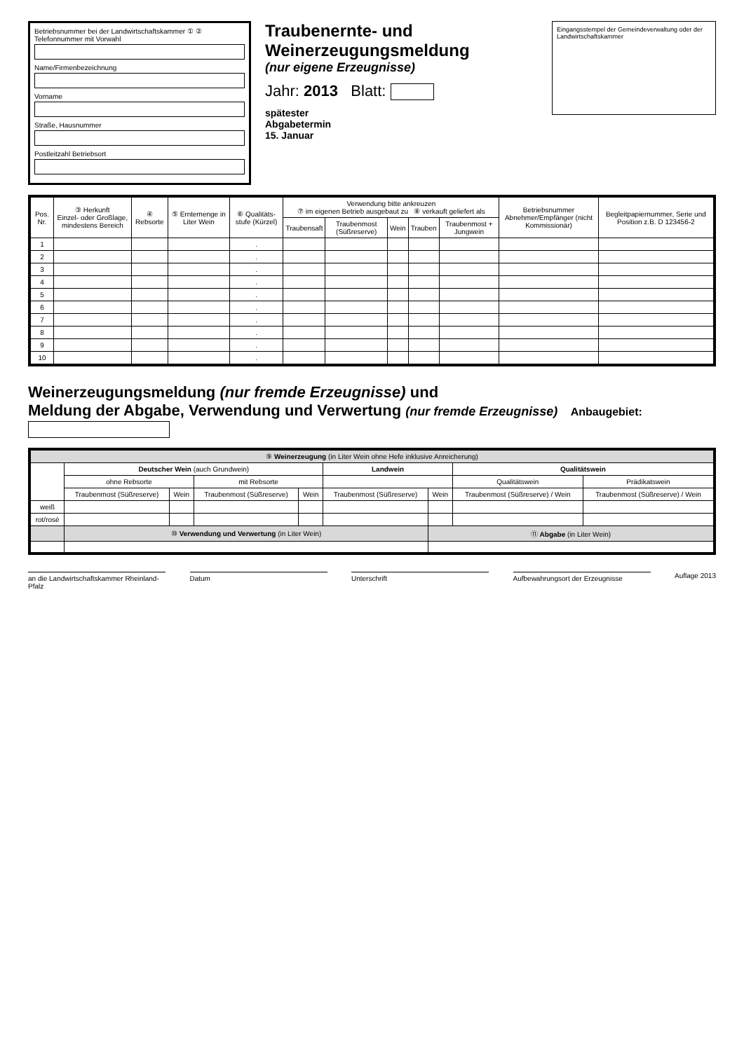Betriebsnummer bei der Landwirtschaftskammer ① ② Telefonnummer mit Vorwahl
Name/Firmenbezeichnung
Vorname
Straße, Hausnummer
Postleitzahl Betriebsort
Traubenernte- und Weinerzeugungsmeldung
(nur eigene Erzeugnisse)
Jahr: 2013 Blatt:
spätester
Abgabetermin
15. Januar
Eingangsstempel der Gemeindeverwaltung oder der Landwirtschaftskammer
| Pos. Nr. | ③ Herkunft Einzel- oder Großlage, mindestens Bereich | ④ Rebsorte | ⑤ Erntemenge in Liter Wein | ⑥ Qualitäts-stufe (Kürzel) | Verwendung bitte ankreuzen ⑦ im eigenen Betrieb ausgebaut zu ⑧ verkauft geliefert als | | | | | Betriebsnummer Abnehmer/Empfänger (nicht Kommissionär) | Begleitpapiernummer, Serie und Position z.B. D 123456-2 |
| --- | --- | --- | --- | --- | --- | --- | --- | --- | --- | --- | --- |
| | | | | | Traubensaft | Traubenmost (Süßreserve) | Wein | Trauben | Traubenmost + Jungwein | | |
| 1 | | | | . | | | | | | | |
| 2 | | | | . | | | | | | | |
| 3 | | | | . | | | | | | | |
| 4 | | | | . | | | | | | | |
| 5 | | | | . | | | | | | | |
| 6 | | | | . | | | | | | | |
| 7 | | | | . | | | | | | | |
| 8 | | | | . | | | | | | | |
| 9 | | | | . | | | | | | | |
| 10 | | | | . | | | | | | | |
Weinerzeugungsmeldung (nur fremde Erzeugnisse) und
Meldung der Abgabe, Verwendung und Verwertung (nur fremde Erzeugnisse) Anbaugebiet:
| ⑨ Weinerzeugung (in Liter Wein ohne Hefe inklusive Anreicherung) | | | | | | | | |
| --- | --- | --- | --- | --- | --- | --- | --- | --- |
| | Deutscher Wein (auch Grundwein) | | | | Landwein | | Qualitätswein | |
| | ohne Rebsorte | | mit Rebsorte | | | | Qualitätswein | Prädikatswein |
| | Traubenmost (Süßreserve) | Wein | Traubenmost (Süßreserve) | Wein | Traubenmost (Süßreserve) | Wein | Traubenmost (Süßreserve) / Wein | Traubenmost (Süßreserve) / Wein |
| weiß | | | | | | | | |
| rot/rosé | | | | | | | | |
| | ⑩ Verwendung und Verwertung (in Liter Wein) | | | | | ⑪ Abgabe (in Liter Wein) | | |
an die Landwirtschaftskammer Rheinland-Pfalz
Datum Unterschrift Aufbewahrungsort der Erzeugnisse
Auflage 2013